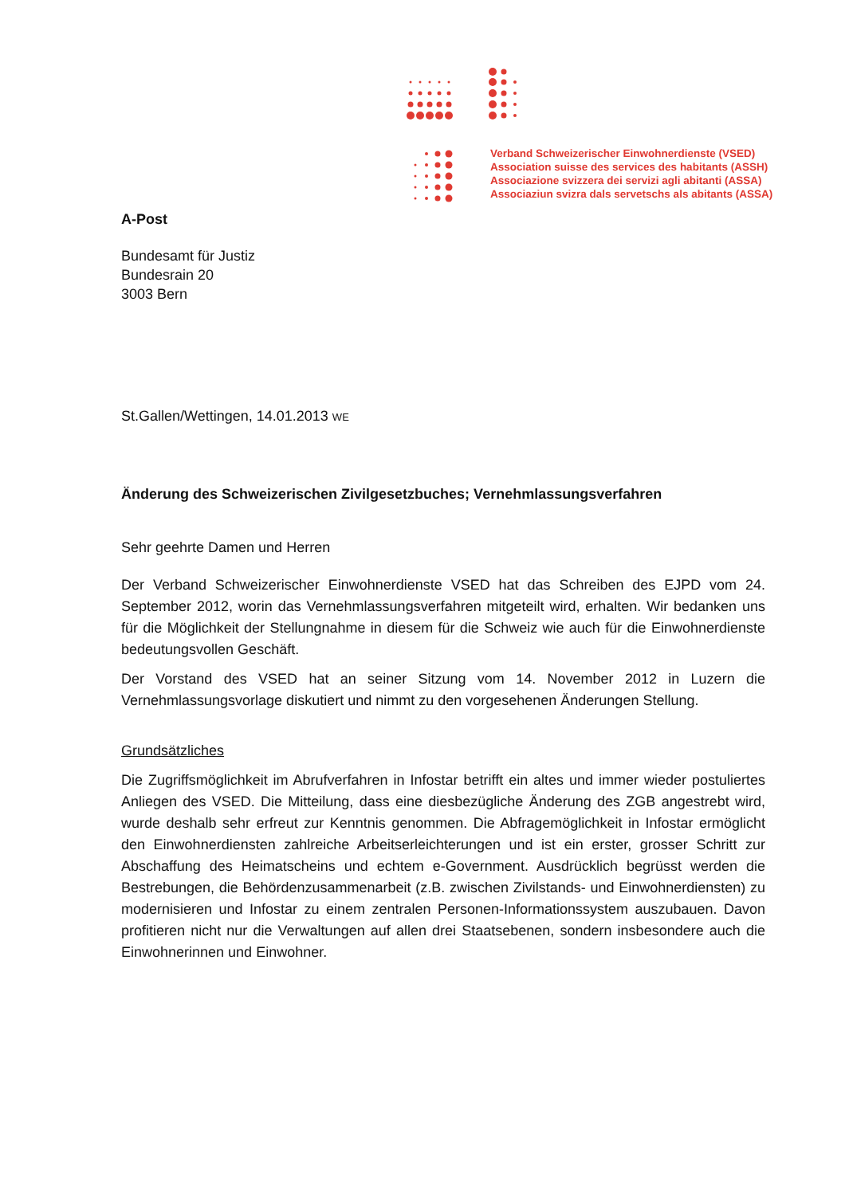Verband Schweizerischer Einwohnerdienste (VSED)
Association suisse des services des habitants (ASSH)
Associazione svizzera dei servizi agli abitanti (ASSA)
Associaziun svizra dals servetschs als abitants (ASSA)
A-Post
Bundesamt für Justiz
Bundesrain 20
3003 Bern
St.Gallen/Wettingen, 14.01.2013 WE
Änderung des Schweizerischen Zivilgesetzbuches; Vernehmlassungsverfahren
Sehr geehrte Damen und Herren
Der Verband Schweizerischer Einwohnerdienste VSED hat das Schreiben des EJPD vom 24. September 2012, worin das Vernehmlassungsverfahren mitgeteilt wird, erhalten. Wir bedanken uns für die Möglichkeit der Stellungnahme in diesem für die Schweiz wie auch für die Einwohnerdienste bedeutungsvollen Geschäft.
Der Vorstand des VSED hat an seiner Sitzung vom 14. November 2012 in Luzern die Vernehmlassungsvorlage diskutiert und nimmt zu den vorgesehenen Änderungen Stellung.
Grundsätzliches
Die Zugriffsmöglichkeit im Abrufverfahren in Infostar betrifft ein altes und immer wieder postuliertes Anliegen des VSED. Die Mitteilung, dass eine diesbezügliche Änderung des ZGB angestrebt wird, wurde deshalb sehr erfreut zur Kenntnis genommen. Die Abfragemöglichkeit in Infostar ermöglicht den Einwohnerdiensten zahlreiche Arbeitserleichterungen und ist ein erster, grosser Schritt zur Abschaffung des Heimatscheins und echtem e-Government. Ausdrücklich begrüsst werden die Bestrebungen, die Behördenzusammenarbeit (z.B. zwischen Zivilstands- und Einwohnerdiensten) zu modernisieren und Infostar zu einem zentralen Personen-Informationssystem auszubauen. Davon profitieren nicht nur die Verwaltungen auf allen drei Staatsebenen, sondern insbesondere auch die Einwohnerinnen und Einwohner.